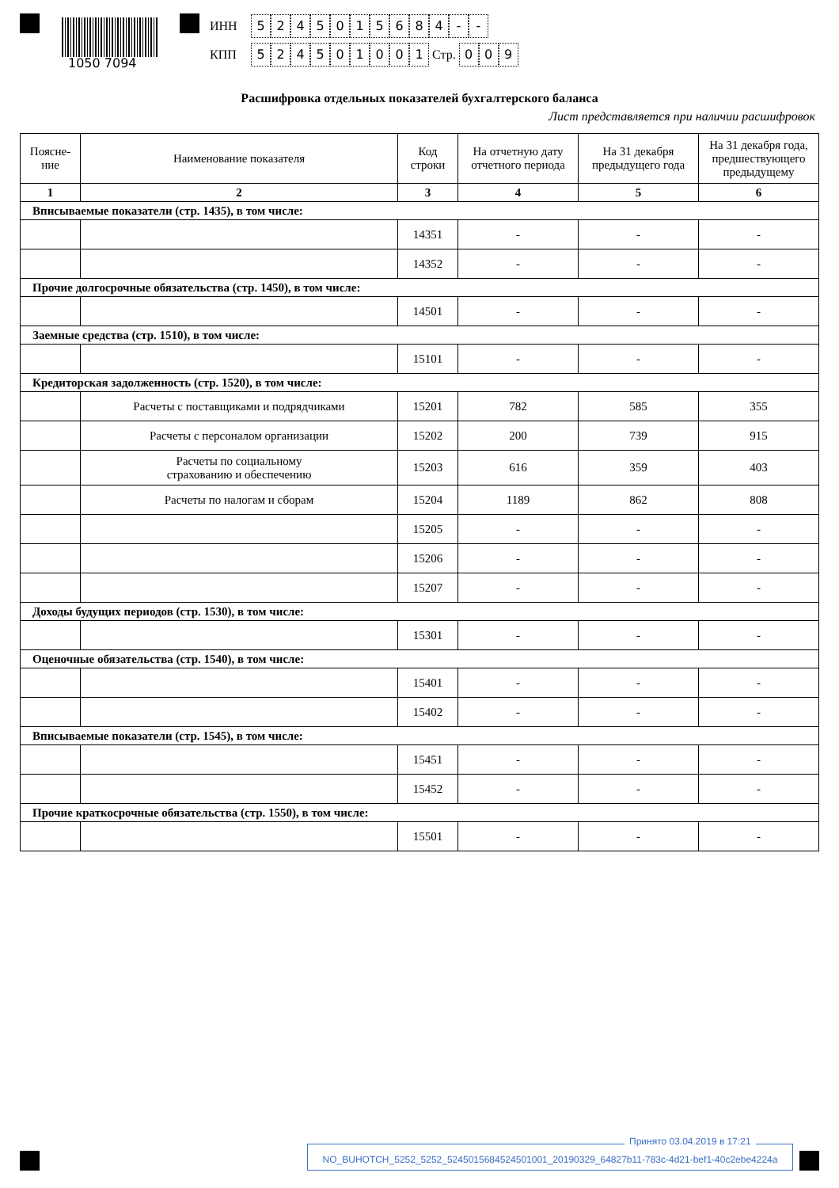1050 7094
ИНН 5245015684 - -
КПП 524501001 Стр. 0 0 9
Расшифровка отдельных показателей бухгалтерского баланса
Лист представляется при наличии расшифровок
| Поясне- ние | Наименование показателя | Код строки | На отчетную дату отчетного периода | На 31 декабря предыдущего года | На 31 декабря года, предшествующего предыдущему |
| --- | --- | --- | --- | --- | --- |
| 1 | 2 | 3 | 4 | 5 | 6 |
| Вписываемые показатели (стр. 1435), в том числе: | | | | | |
| | | 14351 | - | - | - |
| | | 14352 | - | - | - |
| Прочие долгосрочные обязательства (стр. 1450), в том числе: | | | | | |
| | | 14501 | - | - | - |
| Заемные средства (стр. 1510), в том числе: | | | | | |
| | | 15101 | - | - | - |
| Кредиторская задолженность (стр. 1520), в том числе: | | | | | |
| | Расчеты с поставщиками и подрядчиками | 15201 | 782 | 585 | 355 |
| | Расчеты с персоналом организации | 15202 | 200 | 739 | 915 |
| | Расчеты по социальному страхованию и обеспечению | 15203 | 616 | 359 | 403 |
| | Расчеты по налогам и сборам | 15204 | 1189 | 862 | 808 |
| | | 15205 | - | - | - |
| | | 15206 | - | - | - |
| | | 15207 | - | - | - |
| Доходы будущих периодов (стр. 1530), в том числе: | | | | | |
| | | 15301 | - | - | - |
| Оценочные обязательства (стр. 1540), в том числе: | | | | | |
| | | 15401 | - | - | - |
| | | 15402 | - | - | - |
| Вписываемые показатели (стр. 1545), в том числе: | | | | | |
| | | 15451 | - | - | - |
| | | 15452 | - | - | - |
| Прочие краткосрочные обязательства (стр. 1550), в том числе: | | | | | |
| | | 15501 | - | - | - |
Принято 03.04.2019 в 17:21
NO_BUHOTCH_5252_5252_5245015684524501001_20190329_64827b11-783c-4d21-bef1-40c2ebe4224a